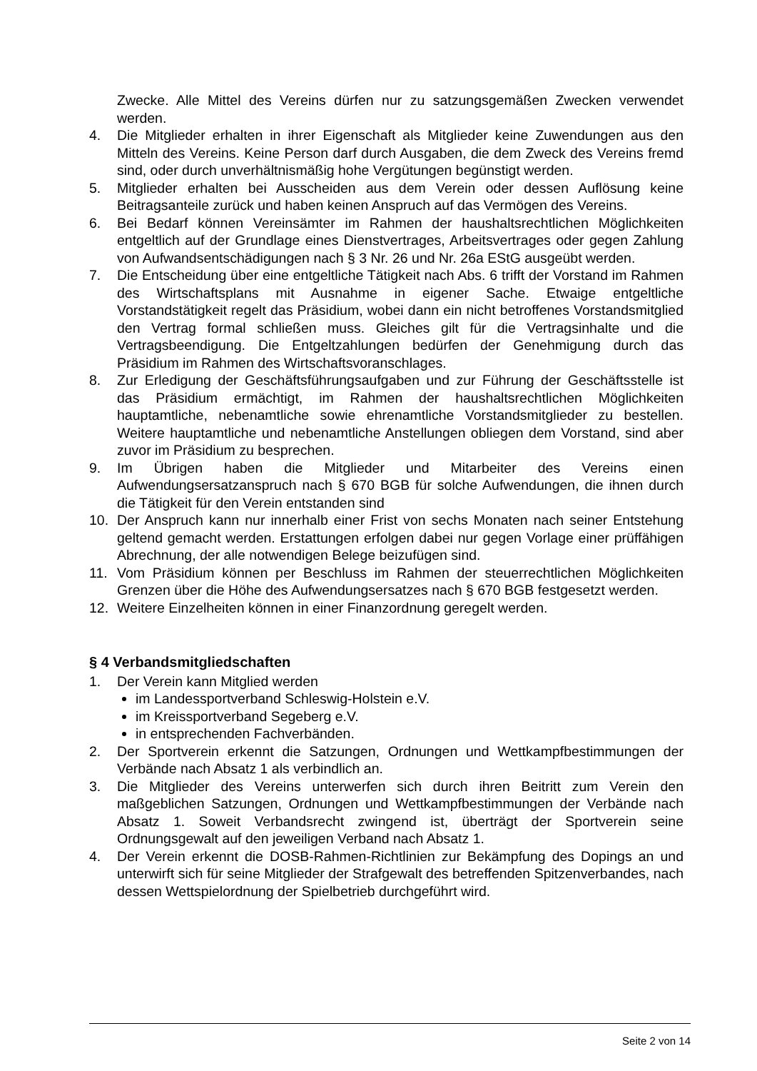Zwecke. Alle Mittel des Vereins dürfen nur zu satzungsgemäßen Zwecken verwendet werden.
4. Die Mitglieder erhalten in ihrer Eigenschaft als Mitglieder keine Zuwendungen aus den Mitteln des Vereins. Keine Person darf durch Ausgaben, die dem Zweck des Vereins fremd sind, oder durch unverhältnismäßig hohe Vergütungen begünstigt werden.
5. Mitglieder erhalten bei Ausscheiden aus dem Verein oder dessen Auflösung keine Beitragsanteile zurück und haben keinen Anspruch auf das Vermögen des Vereins.
6. Bei Bedarf können Vereinsämter im Rahmen der haushaltsrechtlichen Möglichkeiten entgeltlich auf der Grundlage eines Dienstvertrages, Arbeitsvertrages oder gegen Zahlung von Aufwandsentschädigungen nach § 3 Nr. 26 und Nr. 26a EStG ausgeübt werden.
7. Die Entscheidung über eine entgeltliche Tätigkeit nach Abs. 6 trifft der Vorstand im Rahmen des Wirtschaftsplans mit Ausnahme in eigener Sache. Etwaige entgeltliche Vorstandstätigkeit regelt das Präsidium, wobei dann ein nicht betroffenes Vorstandsmitglied den Vertrag formal schließen muss. Gleiches gilt für die Vertragsinhalte und die Vertragsbeendigung. Die Entgeltzahlungen bedürfen der Genehmigung durch das Präsidium im Rahmen des Wirtschaftsvoranschlages.
8. Zur Erledigung der Geschäftsführungsaufgaben und zur Führung der Geschäftsstelle ist das Präsidium ermächtigt, im Rahmen der haushaltsrechtlichen Möglichkeiten hauptamtliche, nebenamtliche sowie ehrenamtliche Vorstandsmitglieder zu bestellen. Weitere hauptamtliche und nebenamtliche Anstellungen obliegen dem Vorstand, sind aber zuvor im Präsidium zu besprechen.
9. Im Übrigen haben die Mitglieder und Mitarbeiter des Vereins einen Aufwendungsersatzanspruch nach § 670 BGB für solche Aufwendungen, die ihnen durch die Tätigkeit für den Verein entstanden sind
10. Der Anspruch kann nur innerhalb einer Frist von sechs Monaten nach seiner Entstehung geltend gemacht werden. Erstattungen erfolgen dabei nur gegen Vorlage einer prüffähigen Abrechnung, der alle notwendigen Belege beizufügen sind.
11. Vom Präsidium können per Beschluss im Rahmen der steuerrechtlichen Möglichkeiten Grenzen über die Höhe des Aufwendungsersatzes nach § 670 BGB festgesetzt werden.
12. Weitere Einzelheiten können in einer Finanzordnung geregelt werden.
§ 4 Verbandsmitgliedschaften
1. Der Verein kann Mitglied werden
im Landessportverband Schleswig-Holstein e.V.
im Kreissportverband Segeberg e.V.
in entsprechenden Fachverbänden.
2. Der Sportverein erkennt die Satzungen, Ordnungen und Wettkampfbestimmungen der Verbände nach Absatz 1 als verbindlich an.
3. Die Mitglieder des Vereins unterwerfen sich durch ihren Beitritt zum Verein den maßgeblichen Satzungen, Ordnungen und Wettkampfbestimmungen der Verbände nach Absatz 1. Soweit Verbandsrecht zwingend ist, überträgt der Sportverein seine Ordnungsgewalt auf den jeweiligen Verband nach Absatz 1.
4. Der Verein erkennt die DOSB-Rahmen-Richtlinien zur Bekämpfung des Dopings an und unterwirft sich für seine Mitglieder der Strafgewalt des betreffenden Spitzenverbandes, nach dessen Wettspielordnung der Spielbetrieb durchgeführt wird.
Seite 2 von 14